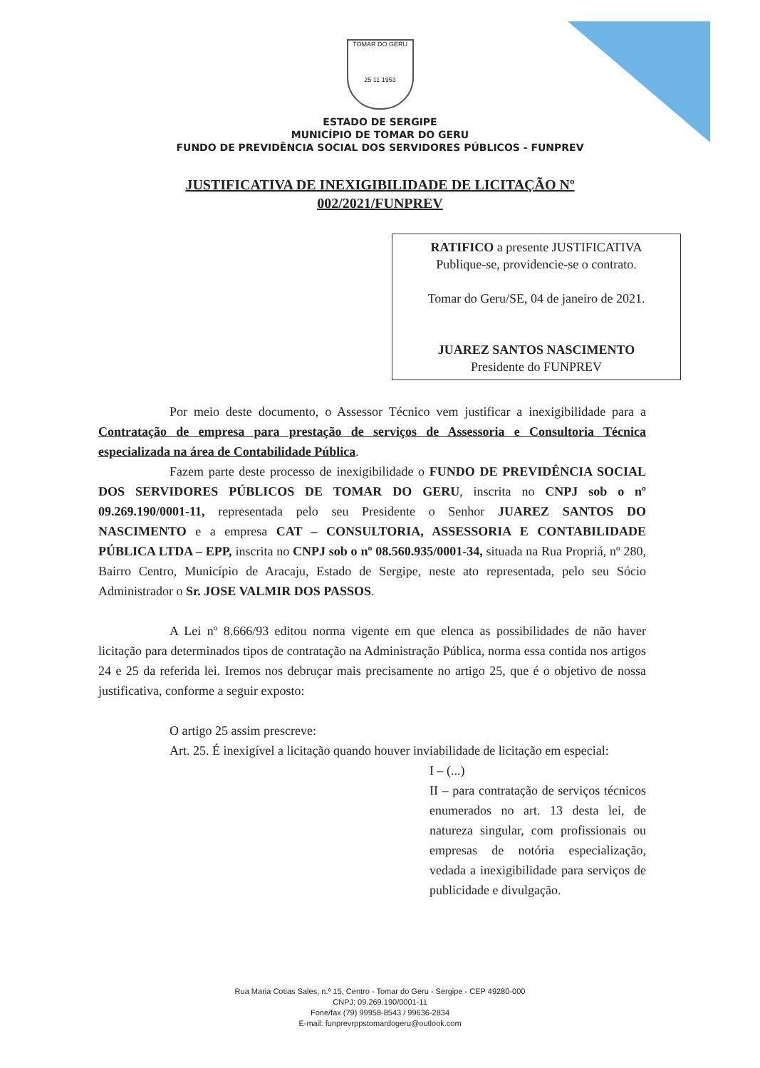TOMAR DO GERU
25 11 1953
ESTADO DE SERGIPE
MUNICÍPIO DE TOMAR DO GERU
FUNDO DE PREVIDÊNCIA SOCIAL DOS SERVIDORES PÚBLICOS - FUNPREV
JUSTIFICATIVA DE INEXIGIBILIDADE DE LICITAÇÃO Nº
002/2021/FUNPREV
RATIFICO a presente JUSTIFICATIVA
Publique-se, providencie-se o contrato.
Tomar do Geru/SE, 04 de janeiro de 2021.
JUAREZ SANTOS NASCIMENTO
Presidente do FUNPREV
Por meio deste documento, o Assessor Técnico vem justificar a inexigibilidade para a Contratação de empresa para prestação de serviços de Assessoria e Consultoria Técnica especializada na área de Contabilidade Pública.
Fazem parte deste processo de inexigibilidade o FUNDO DE PREVIDÊNCIA SOCIAL DOS SERVIDORES PÚBLICOS DE TOMAR DO GERU, inscrita no CNPJ sob o nº 09.269.190/0001-11, representada pelo seu Presidente o Senhor JUAREZ SANTOS DO NASCIMENTO e a empresa CAT – CONSULTORIA, ASSESSORIA E CONTABILIDADE PÚBLICA LTDA – EPP, inscrita no CNPJ sob o nº 08.560.935/0001-34, situada na Rua Propriá, nº 280, Bairro Centro, Município de Aracaju, Estado de Sergipe, neste ato representada, pelo seu Sócio Administrador o Sr. JOSE VALMIR DOS PASSOS.
A Lei nº 8.666/93 editou norma vigente em que elenca as possibilidades de não haver licitação para determinados tipos de contratação na Administração Pública, norma essa contida nos artigos 24 e 25 da referida lei. Iremos nos debruçar mais precisamente no artigo 25, que é o objetivo de nossa justificativa, conforme a seguir exposto:
O artigo 25 assim prescreve:
Art. 25. É inexigível a licitação quando houver inviabilidade de licitação em especial:
I – (...)
II – para contratação de serviços técnicos enumerados no art. 13 desta lei, de natureza singular, com profissionais ou empresas de notória especialização, vedada a inexigibilidade para serviços de publicidade e divulgação.
Rua Maria Cotias Sales, n.º 15, Centro - Tomar do Geru - Sergipe - CEP 49280-000
CNPJ: 09.269.190/0001-11
Fone/fax (79) 99958-8543 / 99636-2834
E-mail: funprevrppstomardogeru@outlook.com